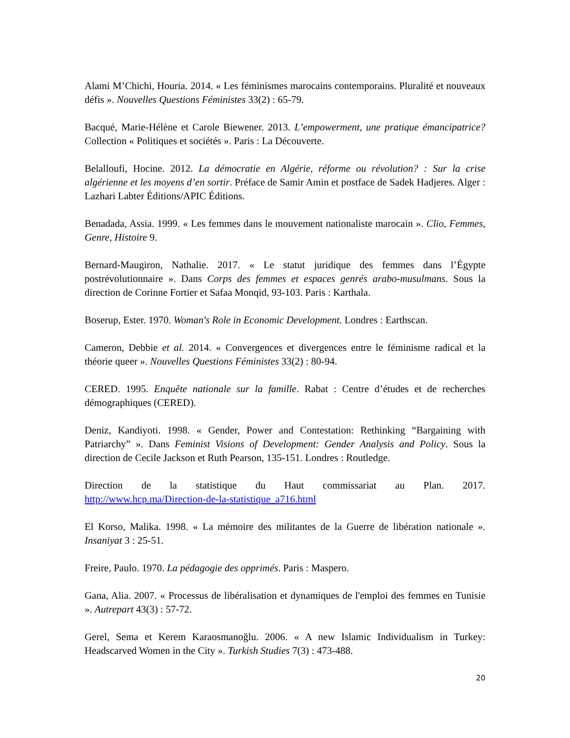Alami M’Chichi, Houria. 2014. « Les féminismes marocains contemporains. Pluralité et nouveaux défis ». Nouvelles Questions Féministes 33(2) : 65-79.
Bacqué, Marie-Hélène et Carole Biewener. 2013. L’empowerment, une pratique émancipatrice? Collection « Politiques et sociétés ». Paris : La Découverte.
Belalloufi, Hocine. 2012. La démocratie en Algérie, réforme ou révolution? : Sur la crise algérienne et les moyens d’en sortir. Préface de Samir Amin et postface de Sadek Hadjeres. Alger : Lazhari Labter Éditions/APIC Éditions.
Benadada, Assia. 1999. « Les femmes dans le mouvement nationaliste marocain ». Clio, Femmes, Genre, Histoire 9.
Bernard-Maugiron, Nathalie. 2017. « Le statut juridique des femmes dans l’Égypte postrévolutionnaire ». Dans Corps des femmes et espaces genrés arabo-musulmans. Sous la direction de Corinne Fortier et Safaa Monqid, 93-103. Paris : Karthala.
Boserup, Ester. 1970. Woman's Role in Economic Development. Londres : Earthscan.
Cameron, Debbie et al. 2014. « Convergences et divergences entre le féminisme radical et la théorie queer ». Nouvelles Questions Féministes 33(2) : 80-94.
CERED. 1995. Enquête nationale sur la famille. Rabat : Centre d’études et de recherches démographiques (CERED).
Deniz, Kandiyoti. 1998. « Gender, Power and Contestation: Rethinking “Bargaining with Patriarchy” ». Dans Feminist Visions of Development: Gender Analysis and Policy. Sous la direction de Cecile Jackson et Ruth Pearson, 135-151. Londres : Routledge.
Direction de la statistique du Haut commissariat au Plan. 2017.
http://www.hcp.ma/Direction-de-la-statistique_a716.html
El Korso, Malika. 1998. « La mémoire des militantes de la Guerre de libération nationale ». Insaniyat 3 : 25-51.
Freire, Paulo. 1970. La pédagogie des opprimés. Paris : Maspero.
Gana, Alia. 2007. « Processus de libéralisation et dynamiques de l'emploi des femmes en Tunisie ». Autrepart 43(3) : 57-72.
Gerel, Sema et Kerem Karaosmanoğlu. 2006. « A new Islamic Individualism in Turkey: Headscarved Women in the City ». Turkish Studies 7(3) : 473-488.
20